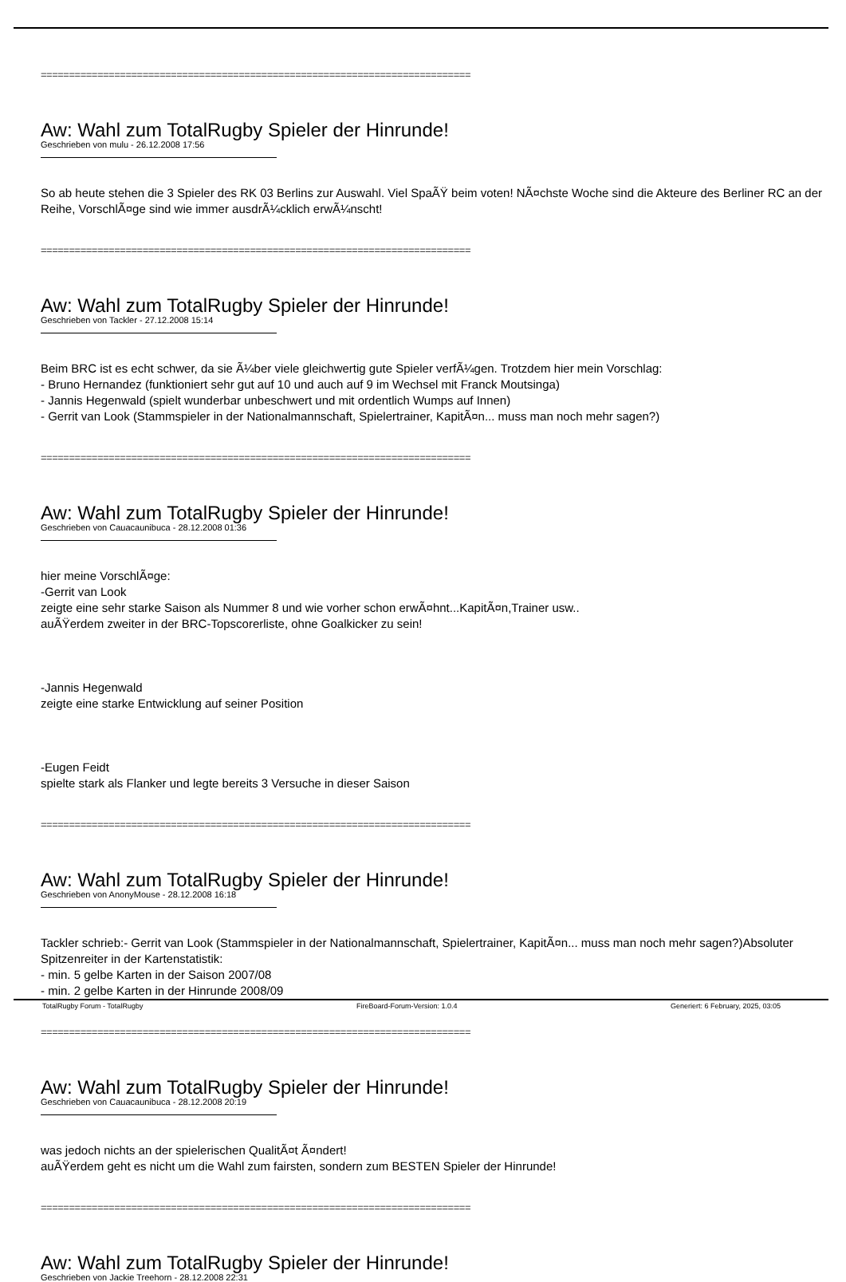============================================================================
Aw: Wahl zum TotalRugby Spieler der Hinrunde!
Geschrieben von mulu - 26.12.2008 17:56
So ab heute stehen die 3 Spieler des RK 03 Berlins zur Auswahl. Viel SpaÃŸ beim voten! NÃ¤chste Woche sind die Akteure des Berliner RC an der Reihe, VorschlÃ¤ge sind wie immer ausdrÃ¼cklich erwÃ¼nscht!
============================================================================
Aw: Wahl zum TotalRugby Spieler der Hinrunde!
Geschrieben von Tackler - 27.12.2008 15:14
Beim BRC ist es echt schwer, da sie Ã¼ber viele gleichwertig gute Spieler verfÃ¼gen. Trotzdem hier mein Vorschlag:
- Bruno Hernandez (funktioniert sehr gut auf 10 und auch auf 9 im Wechsel mit Franck Moutsinga)
- Jannis Hegenwald (spielt wunderbar unbeschwert und mit ordentlich Wumps auf Innen)
- Gerrit van Look (Stammspieler in der Nationalmannschaft, Spielertrainer, KapitÃ¤n... muss man noch mehr sagen?)
============================================================================
Aw: Wahl zum TotalRugby Spieler der Hinrunde!
Geschrieben von Cauacaunibuca - 28.12.2008 01:36
hier meine VorschlÃ¤ge:
-Gerrit van Look
zeigte eine sehr starke Saison als Nummer 8 und wie vorher schon erwÃ¤hnt...KapitÃ¤n,Trainer usw..
auÃŸerdem zweiter in der BRC-Topscorerliste, ohne Goalkicker zu sein!
-Jannis Hegenwald
zeigte eine starke Entwicklung auf seiner Position
-Eugen Feidt
spielte stark als Flanker und legte bereits 3 Versuche in dieser Saison
============================================================================
Aw: Wahl zum TotalRugby Spieler der Hinrunde!
Geschrieben von AnonyMouse - 28.12.2008 16:18
Tackler schrieb:- Gerrit van Look (Stammspieler in der Nationalmannschaft, Spielertrainer, KapitÃ¤n... muss man noch mehr sagen?)Absoluter Spitzenreiter in der Kartenstatistik:
- min. 5 gelbe Karten in der Saison 2007/08
- min. 2 gelbe Karten in der Hinrunde 2008/09
============================================================================
Aw: Wahl zum TotalRugby Spieler der Hinrunde!
Geschrieben von Cauacaunibuca - 28.12.2008 20:19
was jedoch nichts an der spielerischen QualitÃ¤t Ã¤ndert!
auÃŸerdem geht es nicht um die Wahl zum fairsten, sondern zum BESTEN Spieler der Hinrunde!
============================================================================
Aw: Wahl zum TotalRugby Spieler der Hinrunde!
Geschrieben von Jackie Treehorn - 28.12.2008 22:31
TotalRugby Forum - TotalRugby FireBoard-Forum-Version: 1.0.4 Generiert: 6 February, 2025, 03:05